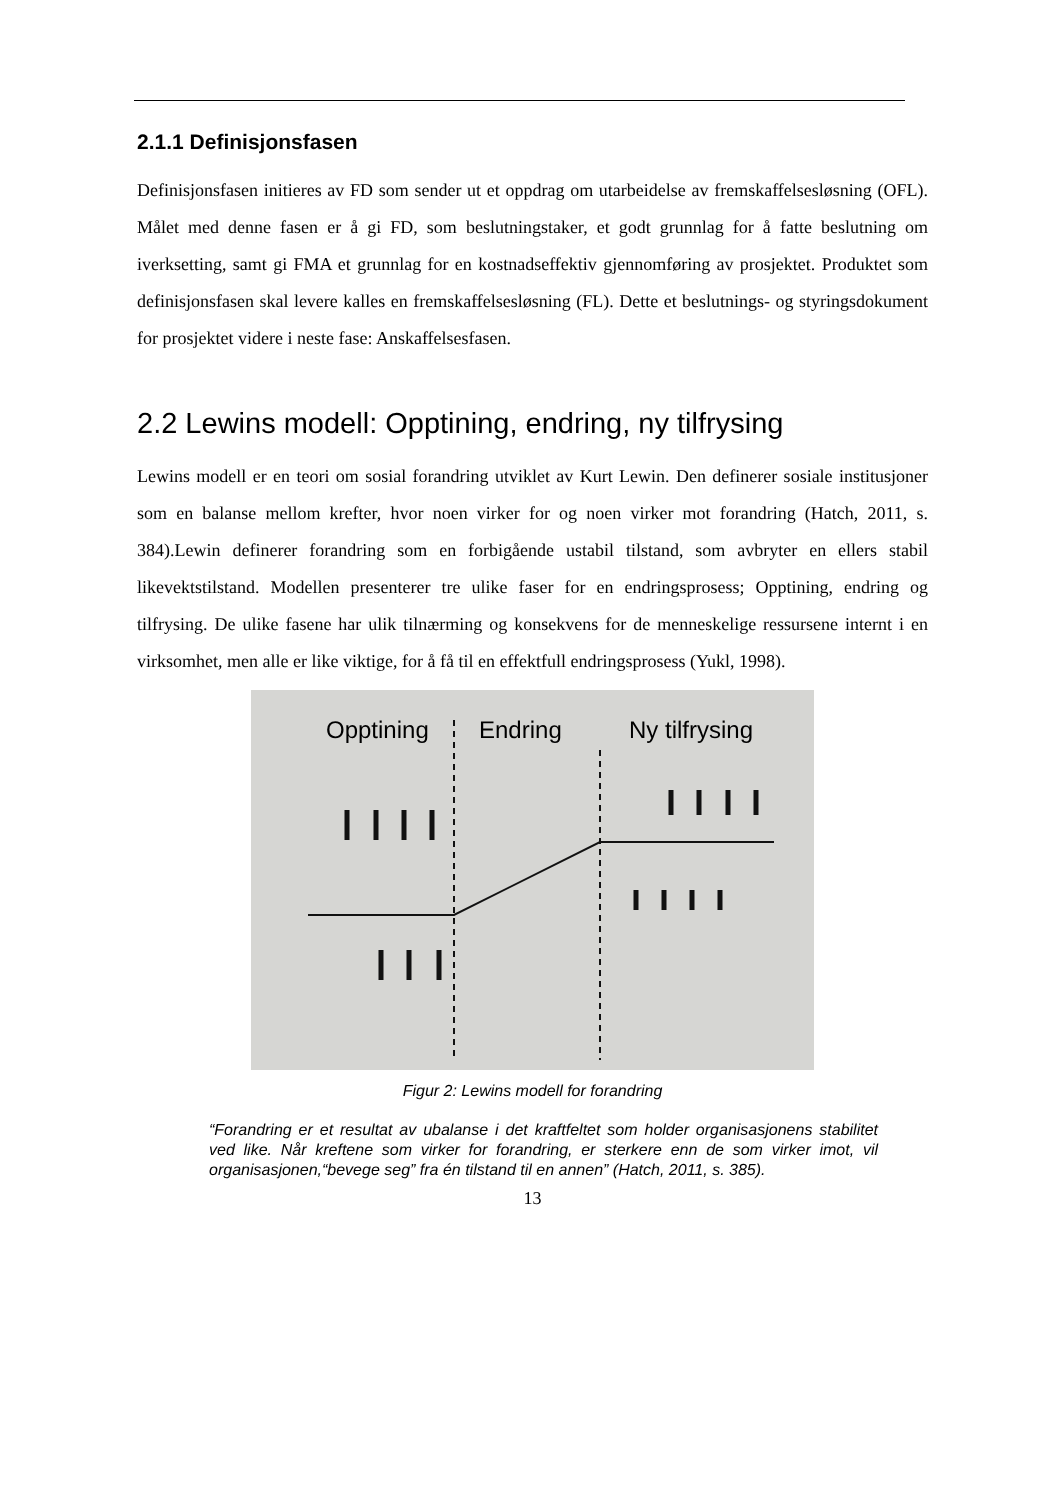2.1.1 Definisjonsfasen
Definisjonsfasen initieres av FD som sender ut et oppdrag om utarbeidelse av fremskaffelsesløsning (OFL). Målet med denne fasen er å gi FD, som beslutningstaker, et godt grunnlag for å fatte beslutning om iverksetting, samt gi FMA et grunnlag for en kostnadseffektiv gjennomføring av prosjektet. Produktet som definisjonsfasen skal levere kalles en fremskaffelsesløsning (FL). Dette et beslutnings- og styringsdokument for prosjektet videre i neste fase: Anskaffelsesfasen.
2.2 Lewins modell: Opptining, endring, ny tilfrysing
Lewins modell er en teori om sosial forandring utviklet av Kurt Lewin. Den definerer sosiale institusjoner som en balanse mellom krefter, hvor noen virker for og noen virker mot forandring (Hatch, 2011, s. 384).Lewin definerer forandring som en forbigående ustabil tilstand, som avbryter en ellers stabil likevektstilstand. Modellen presenterer tre ulike faser for en endringsprosess; Opptining, endring og tilfrysing. De ulike fasene har ulik tilnærming og konsekvens for de menneskelige ressursene internt i en virksomhet, men alle er like viktige, for å få til en effektfull endringsprosess (Yukl, 1998).
Opptining
Endring
Ny tilfrysing
Figur 2: Lewins modell for forandring
“Forandring er et resultat av ubalanse i det kraftfeltet som holder organisasjonens stabilitet ved like. Når kreftene som virker for forandring, er sterkere enn de som virker imot, vil organisasjonen,“bevege seg” fra én tilstand til en annen” (Hatch, 2011, s. 385).
13